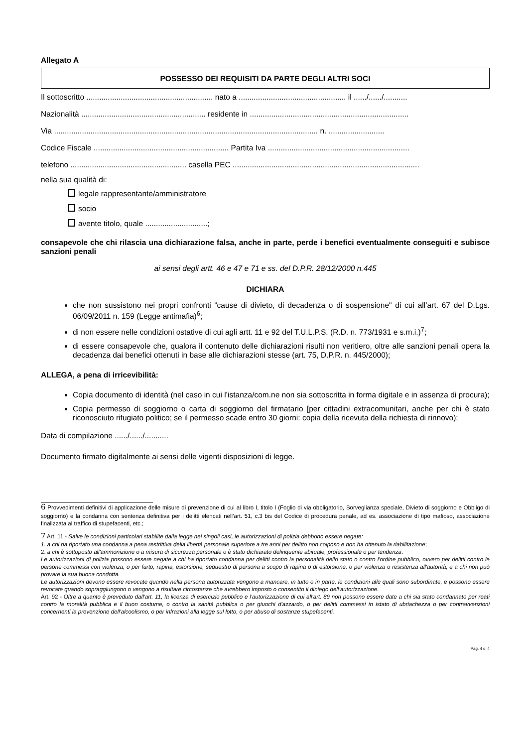Allegato A
POSSESSO DEI REQUISITI DA PARTE DEGLI ALTRI SOCI
Il sottoscritto ........................................................... nato a .................................................. il ....../....../...........
Nazionalità .......................................................... residente in ..........................................................................
Via ........................................................................................................................... n. ..........................
Codice Fiscale ............................................................... Partita Iva ..................................................................
telefono ...................................................... casella PEC .......................................................................................
nella sua qualità di:
legale rappresentante/amministratore
socio
avente titolo, quale .............................;
consapevole che chi rilascia una dichiarazione falsa, anche in parte, perde i benefici eventualmente conseguiti e subisce sanzioni penali
ai sensi degli artt. 46 e 47 e 71 e ss. del D.P.R. 28/12/2000 n.445
DICHIARA
che non sussistono nei propri confronti “cause di divieto, di decadenza o di sospensione" di cui all’art. 67 del D.Lgs. 06/09/2011 n. 159 (Legge antimafia)<sup>6</sup>;
di non essere nelle condizioni ostative di cui agli artt. 11 e 92 del T.U.L.P.S. (R.D. n. 773/1931 e s.m.i.)<sup>7</sup>;
di essere consapevole che, qualora il contenuto delle dichiarazioni risulti non veritiero, oltre alle sanzioni penali opera la decadenza dai benefici ottenuti in base alle dichiarazioni stesse (art. 75, D.P.R. n. 445/2000);
ALLEGA, a pena di irricevibilità:
Copia documento di identità (nel caso in cui l’istanza/com.ne non sia sottoscritta in forma digitale e in assenza di procura);
Copia permesso di soggiorno o carta di soggiorno del firmatario [per cittadini extracomunitari, anche per chi è stato riconosciuto rifugiato politico; se il permesso scade entro 30 giorni: copia della ricevuta della richiesta di rinnovo);
Data di compilazione ....../....../...........
Documento firmato digitalmente ai sensi delle vigenti disposizioni di legge.
6 Provvedimenti definitivi di applicazione delle misure di prevenzione di cui al libro I, titolo I (Foglio di via obbligatorio, Sorveglianza speciale, Divieto di soggiorno e Obbligo di soggiorno) e la condanna con sentenza definitiva per i delitti elencati nell’art. 51, c.3 bis del Codice di procedura penale, ad es. associazione di tipo mafioso, associazione finalizzata al traffico di stupefacenti, etc.;
7 Art. 11 - Salve le condizioni particolari stabilite dalla legge nei singoli casi, le autorizzazioni di polizia debbono essere negate:
1. a chi ha riportato una condanna a pena restrittiva della libertà personale superiore a tre anni per delitto non colposo e non ha ottenuto la riabilitazione;
2. a chi è sottoposto all'ammonizione o a misura di sicurezza personale o è stato dichiarato delinquente abituale, professionale o per tendenza.
Le autorizzazioni di polizia possono essere negate a chi ha riportato condanna per delitti contro la personalità dello stato o contro l'ordine pubblico, ovvero per delitti contro le persone commessi con violenza, o per furto, rapina, estorsione, sequestro di persona a scopo di rapina o di estorsione, o per violenza o resistenza all'autorità, e a chi non può provare la sua buona condotta.
Le autorizzazioni devono essere revocate quando nella persona autorizzata vengono a mancare, in tutto o in parte, le condizioni alle quali sono subordinate, e possono essere revocate quando sopraggiungono o vengono a risultare circostanze che avrebbero imposto o consentito il diniego dell’autorizzazione.
Art. 92 - Oltre a quanto è preveduto dall'art. 11, la licenza di esercizio pubblico e l'autorizzazione di cui all'art. 89 non possono essere date a chi sia stato condannato per reati contro la moralità pubblica e il buon costume, o contro la sanità pubblica o per giuochi d'azzardo, o per delitti commessi in istato di ubriachezza o per contravvenzioni concernenti la prevenzione dell'alcoolismo, o per infrazioni alla legge sul lotto, o per abuso di sostanze stupefacenti.
Pag. 4 di 4